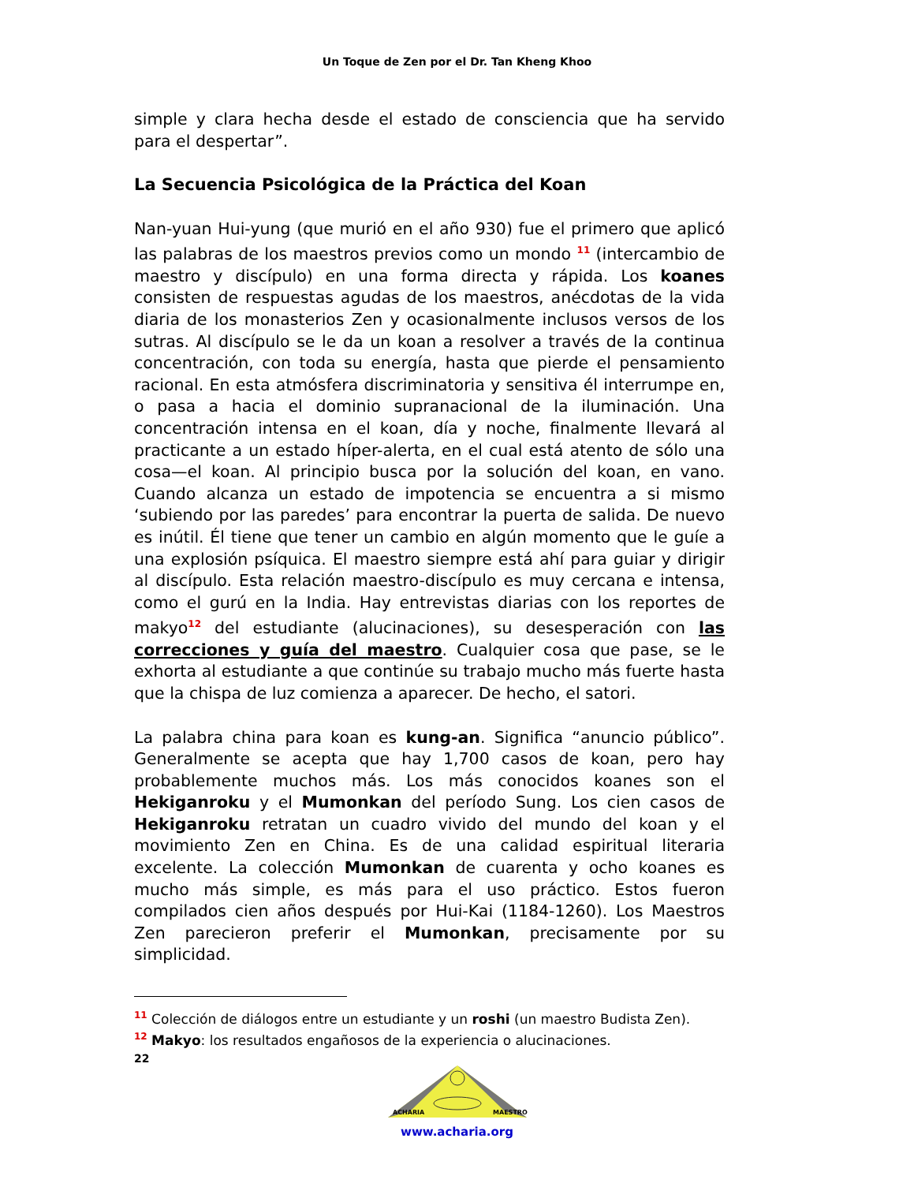Un Toque de Zen por el Dr. Tan Kheng Khoo
simple y clara hecha desde el estado de consciencia que ha servido para el despertar”.
La Secuencia Psicológica de la Práctica del Koan
Nan-yuan Hui-yung (que murió en el año 930) fue el primero que aplicó las palabras de los maestros previos como un mondo <sup>11</sup> (intercambio de maestro y discípulo) en una forma directa y rápida. Los koanes consisten de respuestas agudas de los maestros, anécdotas de la vida diaria de los monasterios Zen y ocasionalmente inclusos versos de los sutras. Al discípulo se le da un koan a resolver a través de la continua concentración, con toda su energía, hasta que pierde el pensamiento racional. En esta atmósfera discriminatoria y sensitiva él interrumpe en, o pasa a hacia el dominio supranacional de la iluminación. Una concentración intensa en el koan, día y noche, finalmente llevará al practicante a un estado híper-alerta, en el cual está atento de sólo una cosa—el koan. Al principio busca por la solución del koan, en vano. Cuando alcanza un estado de impotencia se encuentra a si mismo ‘subiendo por las paredes’ para encontrar la puerta de salida. De nuevo es inútil. Él tiene que tener un cambio en algún momento que le guíe a una explosión psíquica. El maestro siempre está ahí para guiar y dirigir al discípulo. Esta relación maestro-discípulo es muy cercana e intensa, como el gurú en la India. Hay entrevistas diarias con los reportes de makyo<sup>12</sup> del estudiante (alucinaciones), su desesperación con las correcciones y guía del maestro. Cualquier cosa que pase, se le exhorta al estudiante a que continúe su trabajo mucho más fuerte hasta que la chispa de luz comienza a aparecer. De hecho, el satori.
La palabra china para koan es kung-an. Significa “anuncio público”. Generalmente se acepta que hay 1,700 casos de koan, pero hay probablemente muchos más. Los más conocidos koanes son el Hekiganroku y el Mumonkan del período Sung. Los cien casos de Hekiganroku retratan un cuadro vivido del mundo del koan y el movimiento Zen en China. Es de una calidad espiritual literaria excelente. La colección Mumonkan de cuarenta y ocho koanes es mucho más simple, es más para el uso práctico. Estos fueron compilados cien años después por Hui-Kai (1184-1260). Los Maestros Zen parecieron preferir el Mumonkan, precisamente por su simplicidad.
<sup>11</sup> Colección de diálogos entre un estudiante y un roshi (un maestro Budista Zen).
<sup>12</sup> Makyo: los resultados engañosos de la experiencia o alucinaciones.
22
ACHARIA
MAESTRO
www.acharia.org